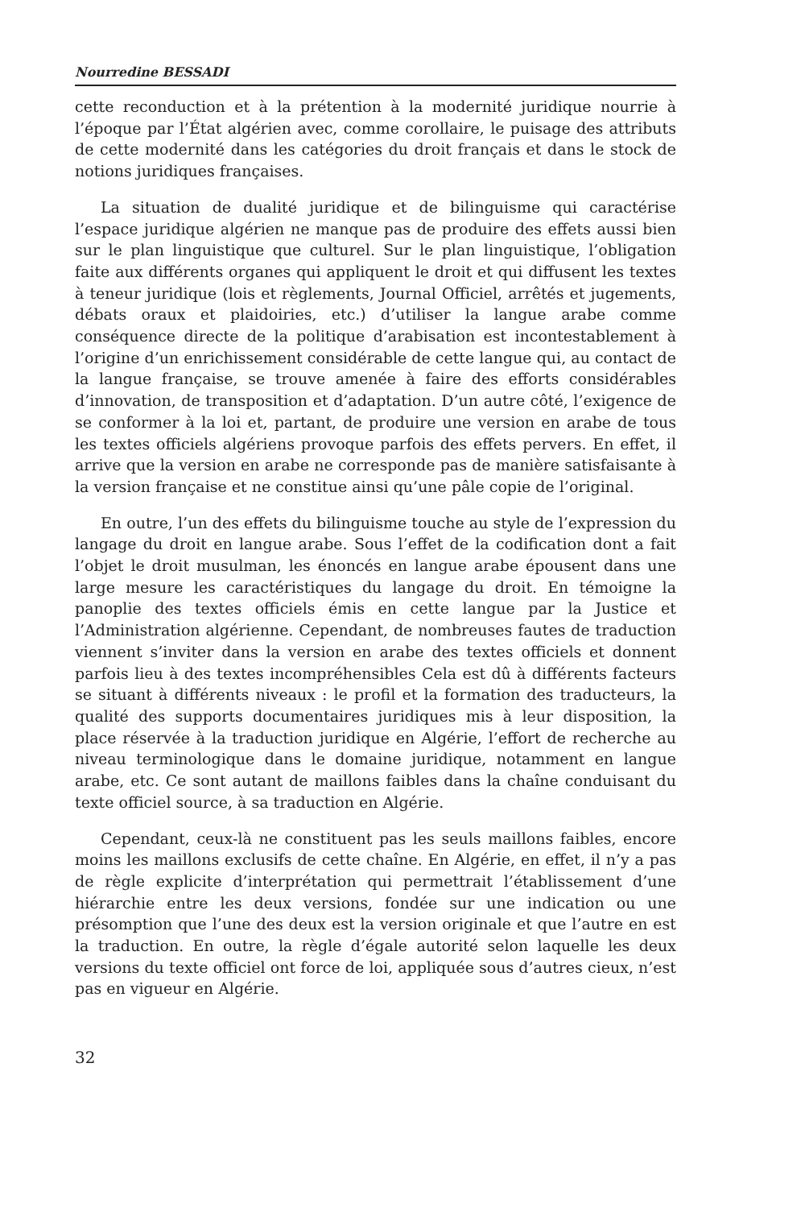Nourredine BESSADI
cette reconduction et à la prétention à la modernité juridique nourrie à l’époque par l’État algérien avec, comme corollaire, le puisage des attributs de cette modernité dans les catégories du droit français et dans le stock de notions juridiques françaises.
La situation de dualité juridique et de bilinguisme qui caractérise l’espace juridique algérien ne manque pas de produire des effets aussi bien sur le plan linguistique que culturel. Sur le plan linguistique, l’obligation faite aux différents organes qui appliquent le droit et qui diffusent les textes à teneur juridique (lois et règlements, Journal Officiel, arrêtés et jugements, débats oraux et plaidoiries, etc.) d’utiliser la langue arabe comme conséquence directe de la politique d’arabisation est incontestablement à l’origine d’un enrichissement considérable de cette langue qui, au contact de la langue française, se trouve amenée à faire des efforts considérables d’innovation, de transposition et d’adaptation. D’un autre côté, l’exigence de se conformer à la loi et, partant, de produire une version en arabe de tous les textes officiels algériens provoque parfois des effets pervers. En effet, il arrive que la version en arabe ne corresponde pas de manière satisfaisante à la version française et ne constitue ainsi qu’une pâle copie de l’original.
En outre, l’un des effets du bilinguisme touche au style de l’expression du langage du droit en langue arabe. Sous l’effet de la codification dont a fait l’objet le droit musulman, les énoncés en langue arabe épousent dans une large mesure les caractéristiques du langage du droit. En témoigne la panoplie des textes officiels émis en cette langue par la Justice et l’Administration algérienne. Cependant, de nombreuses fautes de traduction viennent s’inviter dans la version en arabe des textes officiels et donnent parfois lieu à des textes incompréhensibles Cela est dû à différents facteurs se situant à différents niveaux : le profil et la formation des traducteurs, la qualité des supports documentaires juridiques mis à leur disposition, la place réservée à la traduction juridique en Algérie, l’effort de recherche au niveau terminologique dans le domaine juridique, notamment en langue arabe, etc. Ce sont autant de maillons faibles dans la chaîne conduisant du texte officiel source, à sa traduction en Algérie.
Cependant, ceux-là ne constituent pas les seuls maillons faibles, encore moins les maillons exclusifs de cette chaîne. En Algérie, en effet, il n’y a pas de règle explicite d’interprétation qui permettrait l’établissement d’une hiérarchie entre les deux versions, fondée sur une indication ou une présomption que l’une des deux est la version originale et que l’autre en est la traduction. En outre, la règle d’égale autorité selon laquelle les deux versions du texte officiel ont force de loi, appliquée sous d’autres cieux, n’est pas en vigueur en Algérie.
32